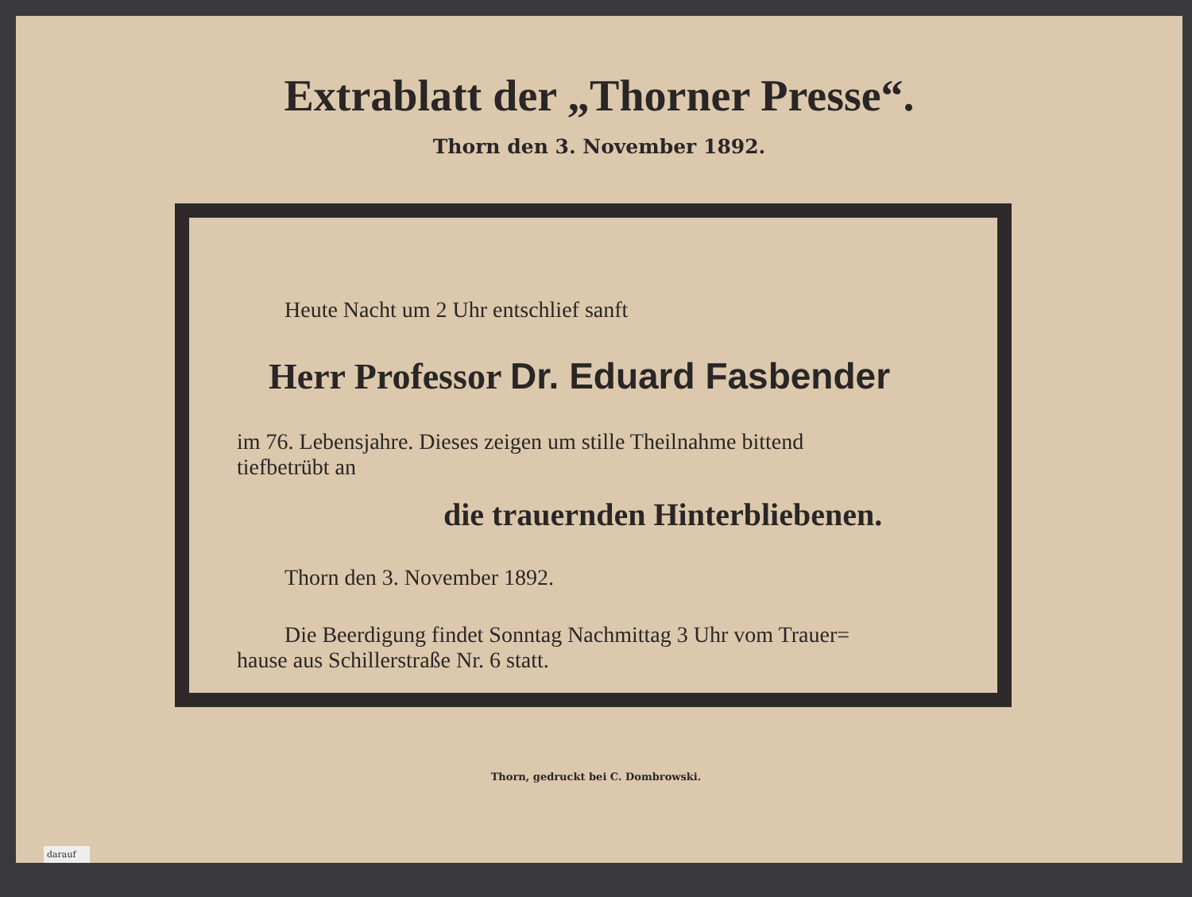Extrablatt der „Thorner Presse“.
Thorn den 3. November 1892.
Heute Nacht um 2 Uhr entschlief sanft
Herr Professor Dr. Eduard Fasbender
im 76. Lebensjahre. Dieses zeigen um stille Theilnahme bittend
tiefbetrübt an
die trauernden Hinterbliebenen.
Thorn den 3. November 1892.
Die Beerdigung findet Sonntag Nachmittag 3 Uhr vom Trauer=
hause aus Schillerstraße Nr. 6 statt.
Thorn, gedruckt bei C. Dombrowski.
darauf